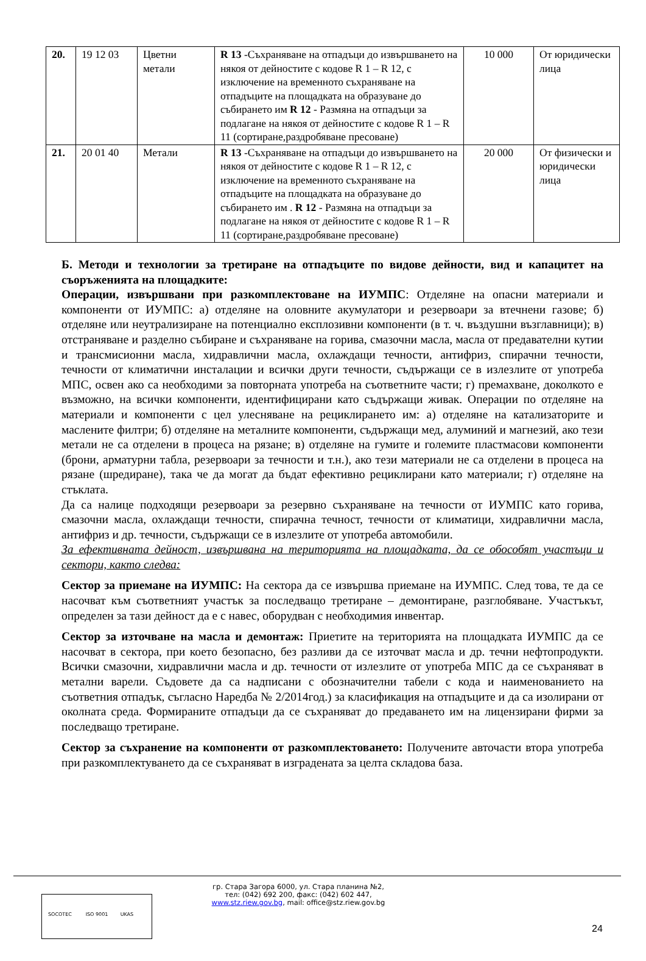| 20. | 19 12 03 | Цветни метали | R 13 -Съхраняване на отпадъци до извършването на някоя от дейностите с кодове R 1 – R 12, с изключение на временното съхраняване на отпадъците на площадката на образуване до събирането им R 12 - Размяна на отпадъци за подлагане на някоя от дейностите с кодове R 1 – R 11 (сортиране,раздробяване пресоване) | 10 000 | От юридически лица |
| 21. | 20 01 40 | Метали | R 13 -Съхраняване на отпадъци до извършването на някоя от дейностите с кодове R 1 – R 12, с изключение на временното съхраняване на отпадъците на площадката на образуване до събирането им . R 12 - Размяна на отпадъци за подлагане на някоя от дейностите с кодове R 1 – R 11 (сортиране,раздробяване пресоване) | 20 000 | От физически и юридически лица |
Б. Методи и технологии за третиране на отпадъците по видове дейности, вид и капацитет на съоръженията на площадките:
Операции, извършвани при разкомплектоване на ИУМПС: Отделяне на опасни материали и компоненти от ИУМПС: а) отделяне на оловните акумулатори и резервоари за втечнени газове; б) отделяне или неутрализиране на потенциално експлозивни компоненти (в т. ч. въздушни възглавници); в) отстраняване и разделно събиране и съхраняване на горива, смазочни масла, масла от предавателни кутии и трансмисионни масла, хидравлични масла, охлаждащи течности, антифриз, спирачни течности, течности от климатични инсталации и всички други течности, съдържащи се в излезлите от употреба МПС, освен ако са необходими за повторната употреба на съответните части; г) премахване, доколкото е възможно, на всички компоненти, идентифицирани като съдържащи живак. Операции по отделяне на материали и компоненти с цел улесняване на рециклирането им: а) отделяне на катализаторите и маслените филтри; б) отделяне на металните компоненти, съдържащи мед, алуминий и магнезий, ако тези метали не са отделени в процеса на рязане; в) отделяне на гумите и големите пластмасови компоненти (брони, арматурни табла, резервоари за течности и т.н.), ако тези материали не са отделени в процеса на рязане (шредиране), така че да могат да бъдат ефективно рециклирани като материали; г) отделяне на стъклата.
Да са налице подходящи резервоари за резервно съхраняване на течности от ИУМПС като горива, смазочни масла, охлаждащи течности, спирачна течност, течности от климатици, хидравлични масла, антифриз и др. течности, съдържащи се в излезлите от употреба автомобили.
За ефективната дейност, извършвана на територията на площадката, да се обособят участъци и сектори, както следва:
Сектор за приемане на ИУМПС: На сектора да се извършва приемане на ИУМПС. След това, те да се насочват към съответният участък за последващо третиране – демонтиране, разглобяване. Участъкът, определен за тази дейност да е с навес, оборудван с необходимия инвентар.
Сектор за източване на масла и демонтаж: Приетите на територията на площадката ИУМПС да се насочват в сектора, при което безопасно, без разливи да се източват масла и др. течни нефтопродукти. Всички смазочни, хидравлични масла и др. течности от излезлите от употреба МПС да се съхраняват в метални варели. Съдовете да са надписани с обозначителни табели с кода и наименованието на съответния отпадък, съгласно Наредба № 2/2014год.) за класификация на отпадъците и да са изолирани от околната среда. Формираните отпадъци да се съхраняват до предаването им на лицензирани фирми за последващо третиране.
Сектор за съхранение на компоненти от разкомплектоването: Получените авточасти втора употреба при разкомплектуването да се съхраняват в изградената за целта складова база.
гр. Стара Загора 6000, ул. Стара планина №2,
тел: (042) 692 200, факс: (042) 602 447,
www.stz.riew.gov.bg, mail: office@stz.riew.gov.bg
SOCOTEC ISO 9001 UKAS
24